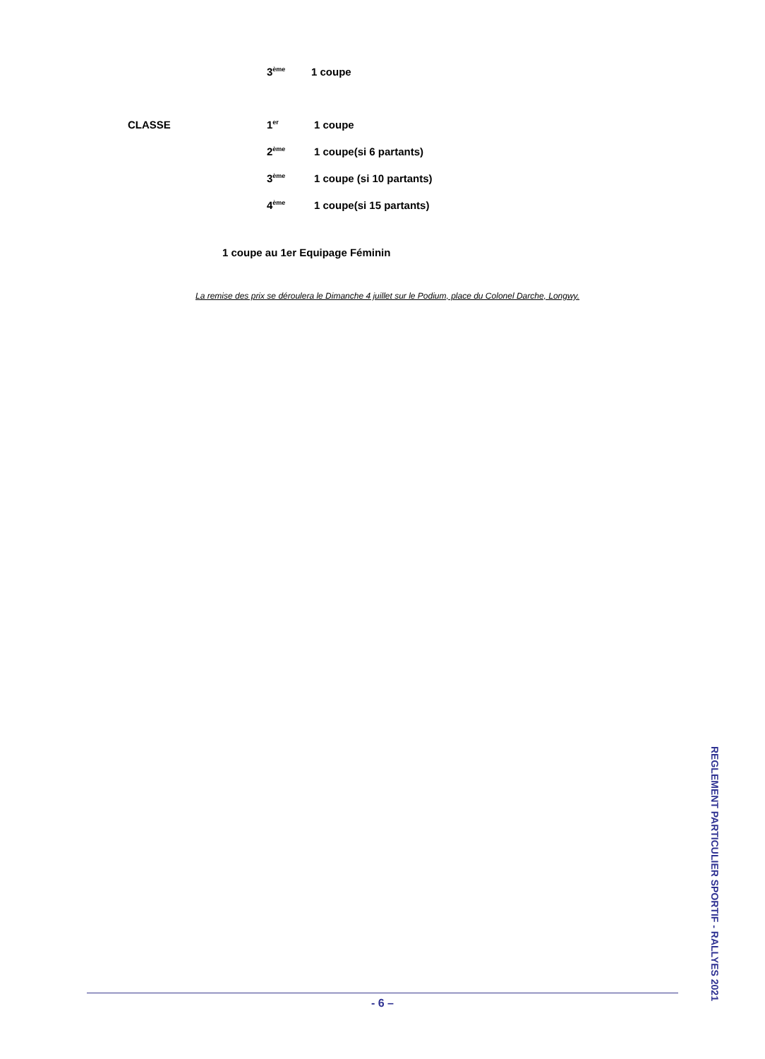| 3<sup>ème</sup> | 1 coupe |
| CLASSE | 1<sup>er</sup> | 1 coupe |
| | 2<sup>ème</sup> | 1 coupe(si 6 partants) |
| | 3<sup>ème</sup> | 1 coupe (si 10 partants) |
| | 4<sup>ème</sup> | 1 coupe(si 15 partants) |
1 coupe au 1er Equipage Féminin
La remise des prix se déroulera le Dimanche 4 juillet sur le Podium, place du Colonel Darche, Longwy.
- 6 –
REGLEMENT PARTICULIER SPORTIF - RALLYES 2021